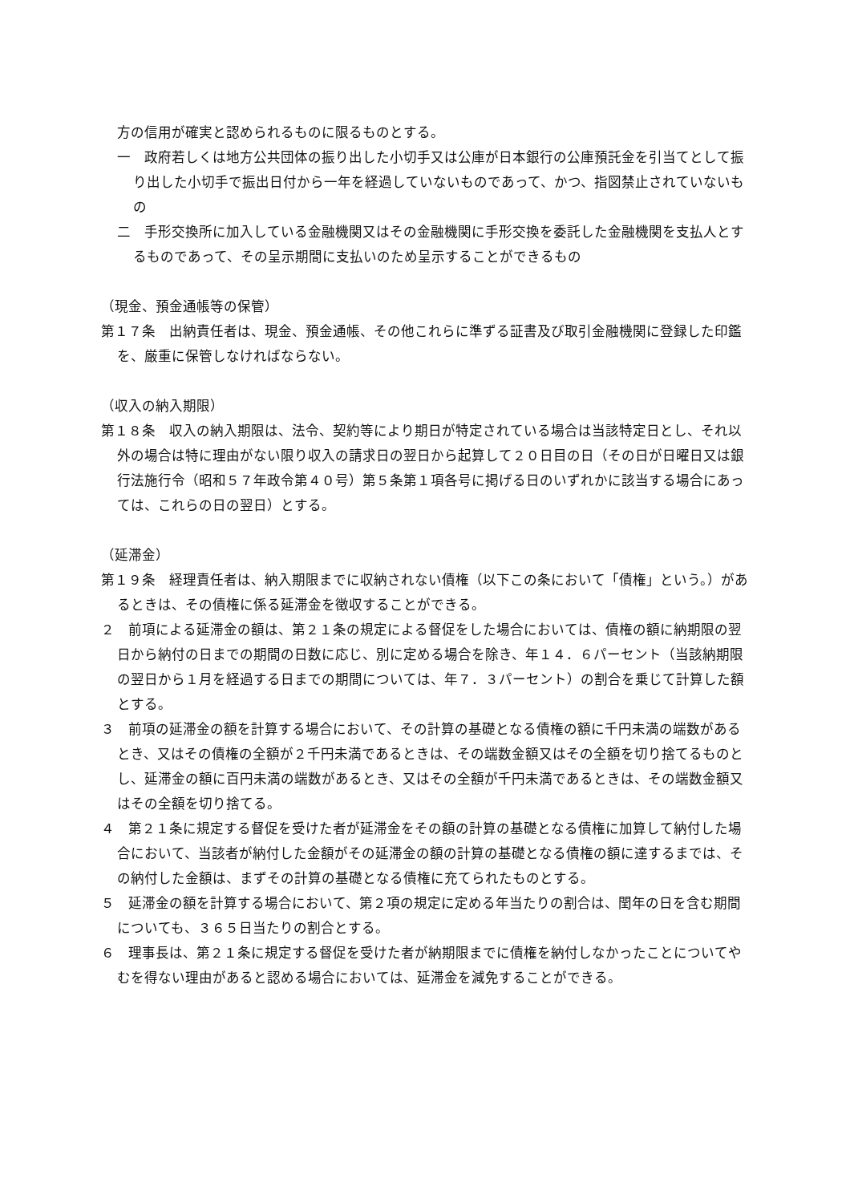方の信用が確実と認められるものに限るものとする。
一　政府若しくは地方公共団体の振り出した小切手又は公庫が日本銀行の公庫預託金を引当てとして振り出した小切手で振出日付から一年を経過していないものであって、かつ、指図禁止されていないもの
二　手形交換所に加入している金融機関又はその金融機関に手形交換を委託した金融機関を支払人とするものであって、その呈示期間に支払いのため呈示することができるもの
（現金、預金通帳等の保管）
第１７条　出納責任者は、現金、預金通帳、その他これらに準ずる証書及び取引金融機関に登録した印鑑を、厳重に保管しなければならない。
（収入の納入期限）
第１８条　収入の納入期限は、法令、契約等により期日が特定されている場合は当該特定日とし、それ以外の場合は特に理由がない限り収入の請求日の翌日から起算して２０日目の日（その日が日曜日又は銀行法施行令（昭和５７年政令第４０号）第５条第１項各号に掲げる日のいずれかに該当する場合にあっては、これらの日の翌日）とする。
（延滞金）
第１９条　経理責任者は、納入期限までに収納されない債権（以下この条において「債権」という。）があるときは、その債権に係る延滞金を徴収することができる。
２　前項による延滞金の額は、第２１条の規定による督促をした場合においては、債権の額に納期限の翌日から納付の日までの期間の日数に応じ、別に定める場合を除き、年１４．６パーセント（当該納期限の翌日から１月を経過する日までの期間については、年７．３パーセント）の割合を乗じて計算した額とする。
３　前項の延滞金の額を計算する場合において、その計算の基礎となる債権の額に千円未満の端数があるとき、又はその債権の全額が２千円未満であるときは、その端数金額又はその全額を切り捨てるものとし、延滞金の額に百円未満の端数があるとき、又はその全額が千円未満であるときは、その端数金額又はその全額を切り捨てる。
４　第２１条に規定する督促を受けた者が延滞金をその額の計算の基礎となる債権に加算して納付した場合において、当該者が納付した金額がその延滞金の額の計算の基礎となる債権の額に達するまでは、その納付した金額は、まずその計算の基礎となる債権に充てられたものとする。
５　延滞金の額を計算する場合において、第２項の規定に定める年当たりの割合は、閏年の日を含む期間についても、３６５日当たりの割合とする。
６　理事長は、第２１条に規定する督促を受けた者が納期限までに債権を納付しなかったことについてやむを得ない理由があると認める場合においては、延滞金を減免することができる。